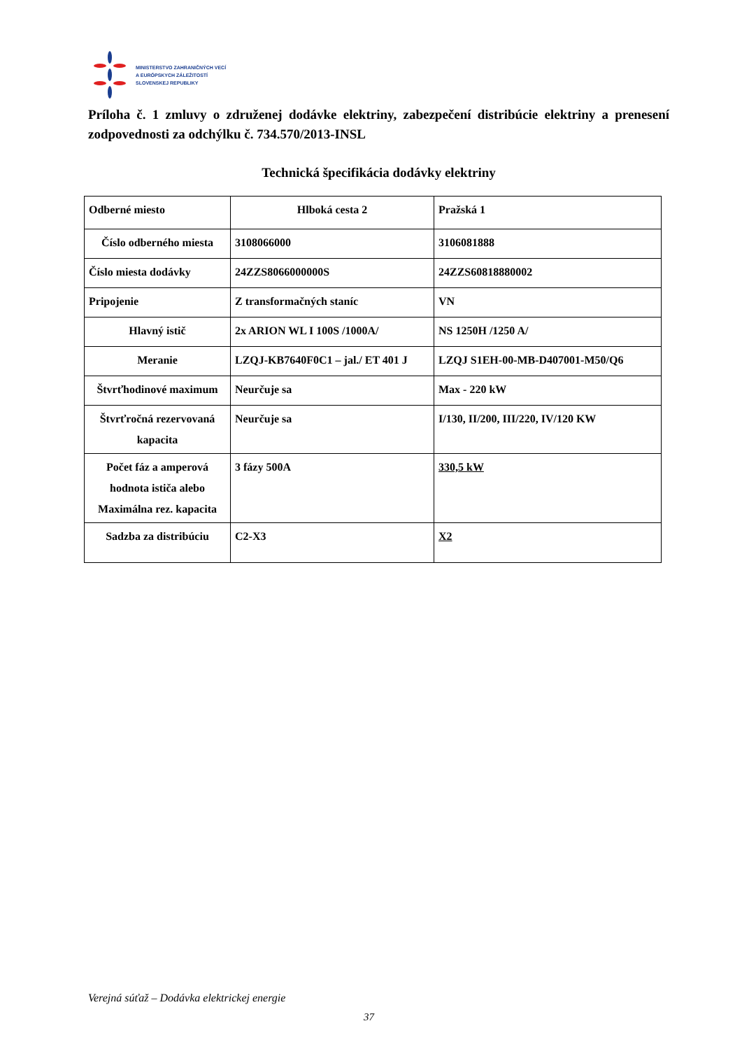MINISTERSTVO ZAHRANIČNÝCH VECÍ
A EURÓPSKYCH ZÁLEŽITOSTÍ
SLOVENSKEJ REPUBLIKY
Príloha č. 1 zmluvy o združenej dodávke elektriny, zabezpečení distribúcie elektriny a prenesení zodpovednosti za odchýlku č. 734.570/2013-INSL
Technická špecifikácia dodávky elektriny
| Odberné miesto | Hlboká cesta 2 | Pražská 1 |
| Číslo odberného miesta | 3108066000 | 3106081888 |
| Číslo miesta dodávky | 24ZZS8066000000S | 24ZZS60818880002 |
| Pripojenie | Z transformačných staníc | VN |
| Hlavný istič | 2x ARION WL I 100S /1000A/ | NS 1250H /1250 A/ |
| Meranie | LZQJ-KB7640F0C1 – jal./ ET 401 J | LZQJ S1EH-00-MB-D407001-M50/Q6 |
| Štvrťhodinové maximum | Neurčuje sa | Max - 220 kW |
| Štvrťročná rezervovaná kapacita | Neurčuje sa | I/130, II/200, III/220, IV/120 KW |
| Počet fáz a amperová hodnota ističa alebo Maximálna rez. kapacita | 3 fázy 500A | 330,5 kW |
| Sadzba za distribúciu | C2-X3 | X2 |
Verejná súťaž – Dodávka elektrickej energie
37